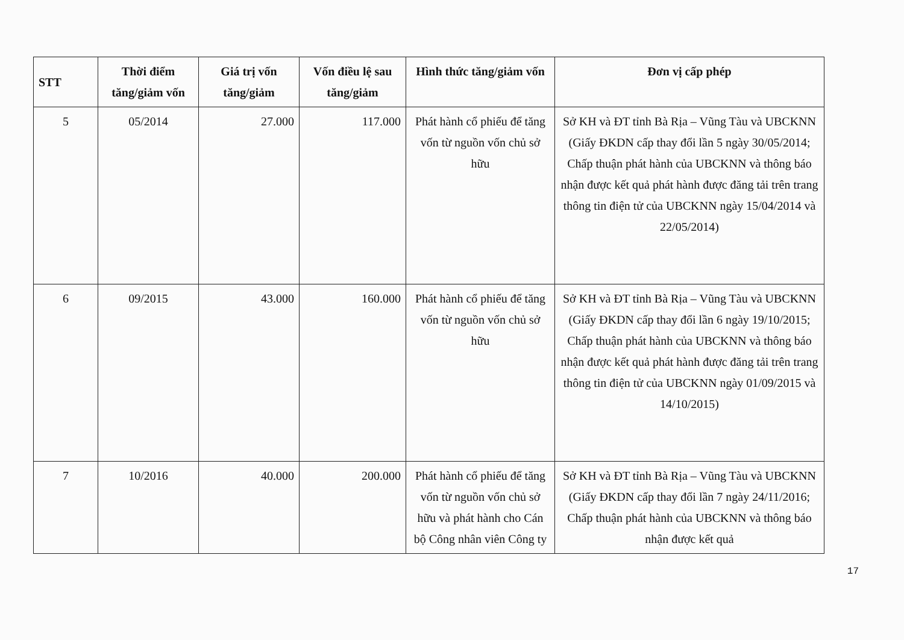| STT | Thời điểm tăng/giảm vốn | Giá trị vốn tăng/giảm | Vốn điều lệ sau tăng/giảm | Hình thức tăng/giảm vốn | Đơn vị cấp phép |
| --- | --- | --- | --- | --- | --- |
| 5 | 05/2014 | 27.000 | 117.000 | Phát hành cổ phiếu để tăng vốn từ nguồn vốn chủ sở hữu | Sở KH và ĐT tỉnh Bà Rịa – Vũng Tàu và UBCKNN (Giấy ĐKDN cấp thay đổi lần 5 ngày 30/05/2014; Chấp thuận phát hành của UBCKNN và thông báo nhận được kết quả phát hành được đăng tải trên trang thông tin điện tử của UBCKNN ngày 15/04/2014 và 22/05/2014) |
| 6 | 09/2015 | 43.000 | 160.000 | Phát hành cổ phiếu để tăng vốn từ nguồn vốn chủ sở hữu | Sở KH và ĐT tỉnh Bà Rịa – Vũng Tàu và UBCKNN (Giấy ĐKDN cấp thay đổi lần 6 ngày 19/10/2015; Chấp thuận phát hành của UBCKNN và thông báo nhận được kết quả phát hành được đăng tải trên trang thông tin điện tử của UBCKNN ngày 01/09/2015 và 14/10/2015) |
| 7 | 10/2016 | 40.000 | 200.000 | Phát hành cổ phiếu để tăng vốn từ nguồn vốn chủ sở hữu và phát hành cho Cán bộ Công nhân viên Công ty | Sở KH và ĐT tỉnh Bà Rịa – Vũng Tàu và UBCKNN (Giấy ĐKDN cấp thay đổi lần 7 ngày 24/11/2016; Chấp thuận phát hành của UBCKNN và thông báo nhận được kết quả |
17